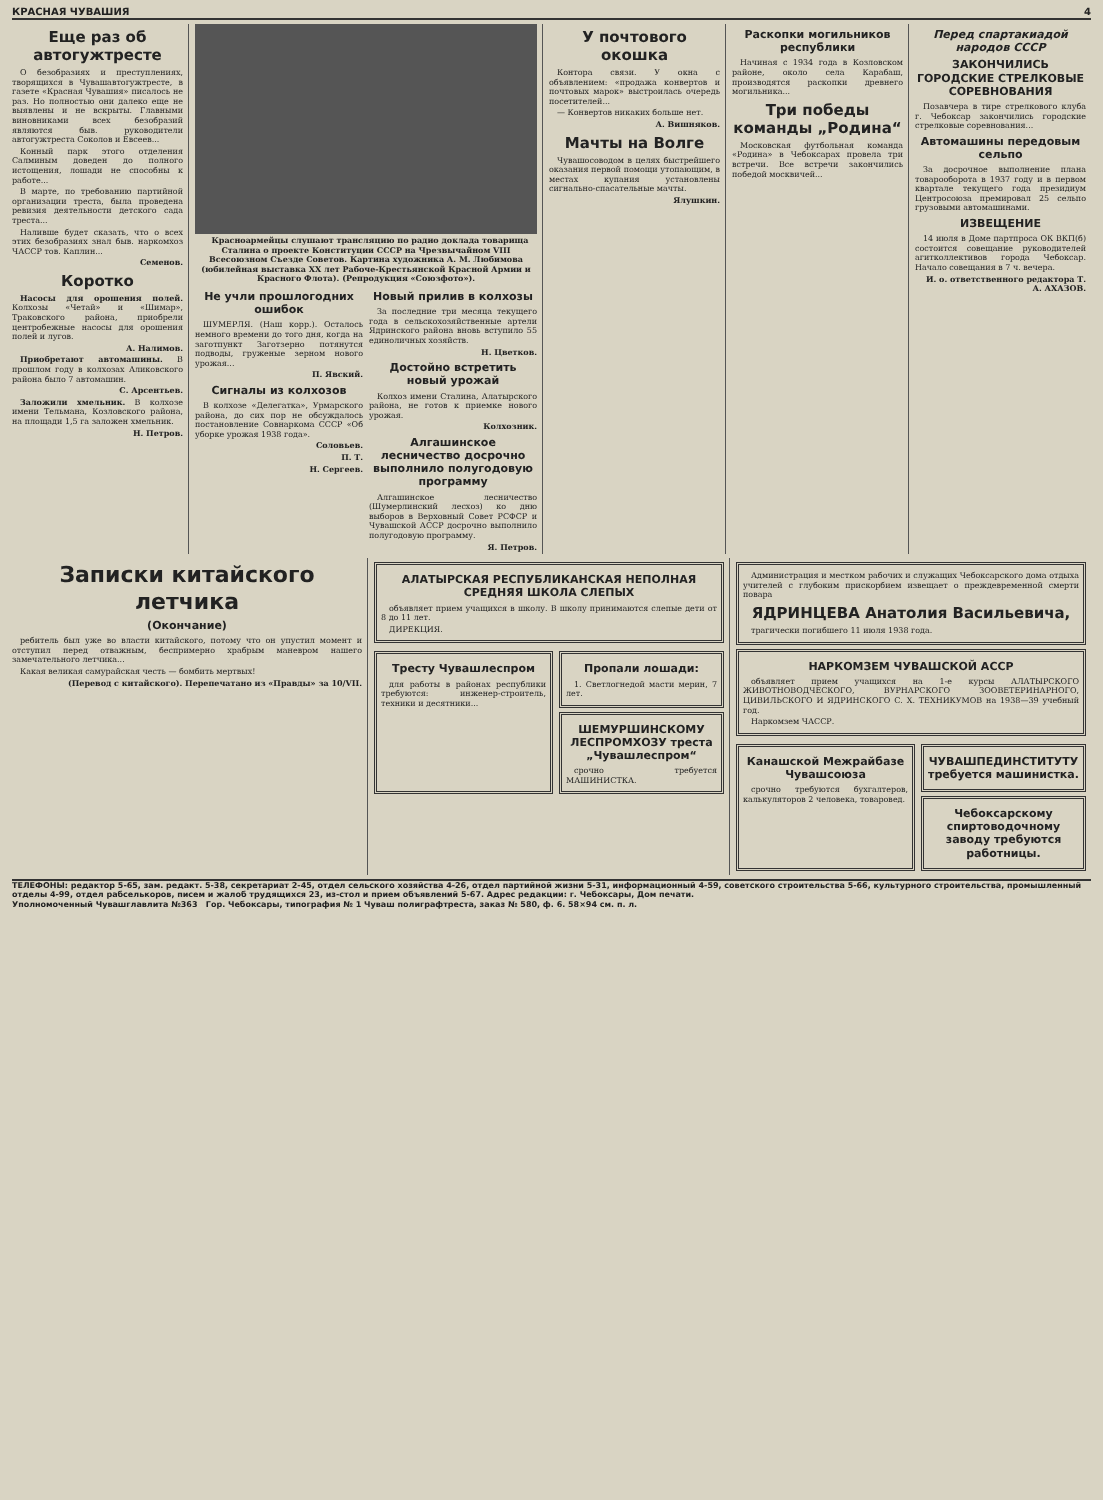КРАСНАЯ ЧУВАШИЯ 4
Еще раз об автогужтресте
О безобразиях и преступлениях, творящихся в Чувашавтогужтресте, в газете «Красная Чувашия» писалось не раз. Но полностью они далеко еще не выявлены и не вскрыты. Главными виновниками всех безобразий являются быв. руководители автогужтреста Соколов и Евсеев...
Конный парк этого отделения Салминым доведен до полного истощения, лошади не способны к работе...
В марте, по требованию партийной организации треста, была проведена ревизия деятельности детского сада треста...
Наливше будет сказать, что о всех этих безобразиях знал быв. наркомхоз ЧАССР тов. Каплин...
Семенов.
Коротко
Насосы для орошения полей. Колхозы «Четай» и «Шимар», Траковского района, приобрели центробежные насосы для орошения полей и лугов.
А. Налимов.
Приобретают автомашины. В прошлом году в колхозах Аликовского района было 7 автомашин.
С. Арсентьев.
Заложили хмельник. В колхозе имени Тельмана, Козловского района, на площади 1,5 га заложен хмельник.
Н. Петров.
Красноармейцы слушают трансляцию по радио доклада товарища Сталина о проекте Конституции СССР на Чрезвычайном VIII Всесоюзном Съезде Советов. Картина художника А. М. Любимова (юбилейная выставка XX лет Рабоче-Крестьянской Красной Армии и Красного Флота). (Репродукция «Союзфото»).
Не учли прошлогодних ошибок
ШУМЕРЛЯ. (Наш корр.). Осталось немного времени до того дня, когда на заготпункт Заготзерно потянутся подводы, груженые зерном нового урожая...
П. Явский.
Сигналы из колхозов
В колхозе «Делегатка», Урмарского района, до сих пор не обсуждалось постановление Совнаркома СССР «Об уборке урожая 1938 года».
Соловьев.
П. Т.
Н. Сергеев.
Новый прилив в колхозы
За последние три месяца текущего года в сельскохозяйственные артели Ядринского района вновь вступило 55 единоличных хозяйств.
Н. Цветков.
Достойно встретить новый урожай
Колхоз имени Сталина, Алатырского района, не готов к приемке нового урожая.
Колхозник.
Алгашинское лесничество досрочно выполнило полугодовую программу
Алгашинское лесничество (Шумерлинский лесхоз) ко дню выборов в Верховный Совет РСФСР и Чувашской АССР досрочно выполнило полугодовую программу.
Я. Петров.
У почтового окошка
Контора связи. У окна с объявлением: «продажа конвертов и почтовых марок» выстроилась очередь посетителей...
— Конвертов никаких больше нет.
А. Вишняков.
Мачты на Волге
Чувашосоводом в целях быстрейшего оказания первой помощи утопающим, в местах купания установлены сигнально-спасательные мачты.
Ялушкин.
Раскопки могильников республики
Начиная с 1934 года в Козловском районе, около села Карабаш, производятся раскопки древнего могильника...
Три победы команды „Родина“
Московская футбольная команда «Родина» в Чебоксарах провела три встречи. Все встречи закончились победой москвичей...
Перед спартакиадой народов СССР
ЗАКОНЧИЛИСЬ ГОРОДСКИЕ СТРЕЛКОВЫЕ СОРЕВНОВАНИЯ
Позавчера в тире стрелкового клуба г. Чебоксар закончились городские стрелковые соревнования...
Автомашины передовым сельпо
За досрочное выполнение плана товарооборота в 1937 году и в первом квартале текущего года президиум Центросоюза премировал 25 сельпо грузовыми автомашинами.
ИЗВЕЩЕНИЕ
14 июля в Доме партпроса ОК ВКП(б) состоится совещание руководителей агитколлективов города Чебоксар. Начало совещания в 7 ч. вечера.
И. о. ответственного редактора Т. А. АХАЗОВ.
Записки китайского летчика
(Окончание)
ребитель был уже во власти китайского, потому что он упустил момент и отступил перед отважным, беспримерно храбрым маневром нашего замечательного летчика...
Какая великая самурайская честь — бомбить мертвых!
(Перевод с китайского). Перепечатано из «Правды» за 10/VII.
АЛАТЫРСКАЯ РЕСПУБЛИКАНСКАЯ НЕПОЛНАЯ СРЕДНЯЯ ШКОЛА СЛЕПЫХ
объявляет прием учащихся в школу. В школу принимаются слепые дети от 8 до 11 лет.
ДИРЕКЦИЯ.
Тресту Чувашлеспром
для работы в районах республики требуются: инженер-строитель, техники и десятники...
Пропали лошади:
1. Светлогнедой масти мерин, 7 лет.
ШЕМУРШИНСКОМУ ЛЕСПРОМХОЗУ треста „Чувашлеспром“
срочно требуется МАШИНИСТКА.
Администрация и местком рабочих и служащих Чебоксарского дома отдыха учителей с глубоким прискорбием извещает о преждевременной смерти повара
ЯДРИНЦЕВА Анатолия Васильевича,
трагически погибшего 11 июля 1938 года.
НАРКОМЗЕМ ЧУВАШСКОЙ АССР
объявляет прием учащихся на 1-е курсы АЛАТЫРСКОГО ЖИВОТНОВОДЧЕСКОГО, ВУРНАРСКОГО ЗООВЕТЕРИНАРНОГО, ЦИВИЛЬСКОГО И ЯДРИНСКОГО С. Х. ТЕХНИКУМОВ на 1938—39 учебный год.
Наркомзем ЧАССР.
Канашской Межрайбазе Чувашсоюза
срочно требуются бухгалтеров, калькуляторов 2 человека, товаровед.
ЧУВАШПЕДИНСТИТУТУ требуется машинистка.
Чебоксарскому спиртоводочному заводу требуются работницы.
ТЕЛЕФОНЫ: редактор 5-65, зам. редакт. 5-38, секретариат 2-45, отдел сельского хозяйства 4-26, отдел партийной жизни 5-31, информационный 4-59, советского строительства 5-66, культурного строительства, промышленный отделы 4-99, отдел рабселькоров, писем и жалоб трудящихся 23, из-стол и прием объявлений 5-67. Адрес редакции: г. Чебоксары, Дом печати.
Уполномоченный Чувашглавлита №363 Гор. Чебоксары, типография № 1 Чуваш полиграфтреста, заказ № 580, ф. 6. 58×94 см. п. л.